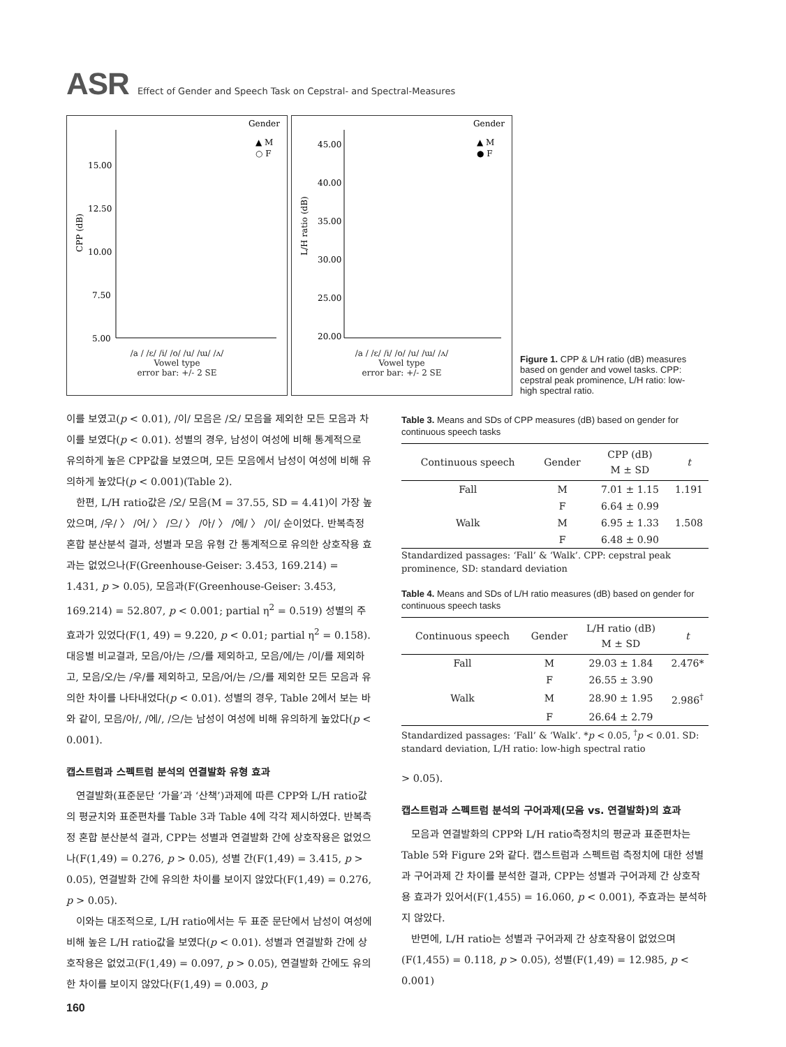ASR Effect of Gender and Speech Task on Cepstral- and Spectral-Measures
15.00
12.50
10.00
7.50
5.00
Gender
▲ M
○ F
CPP (dB)
/a / /ɛ/ /i/ /o/ /u/ /ɯ/ /ʌ/
Vowel type
error bar: +/- 2 SE
45.00
40.00
35.00
30.00
25.00
20.00
Gender
▲ M
● F
L/H ratio (dB)
/a / /ɛ/ /i/ /o/ /u/ /ɯ/ /ʌ/
Vowel type
error bar: +/- 2 SE
Figure 1. CPP & L/H ratio (dB) measures based on gender and vowel tasks. CPP: cepstral peak prominence, L/H ratio: low-high spectral ratio.
이를 보였고(p < 0.01), /이/ 모음은 /오/ 모음을 제외한 모든 모음과 차이를 보였다(p < 0.01). 성별의 경우, 남성이 여성에 비해 통계적으로 유의하게 높은 CPP값을 보였으며, 모든 모음에서 남성이 여성에 비해 유의하게 높았다(p < 0.001)(Table 2).
한편, L/H ratio값은 /오/ 모음(M = 37.55, SD = 4.41)이 가장 높았으며, /우/ 〉 /어/ 〉 /으/ 〉 /아/ 〉 /에/ 〉 /이/ 순이었다. 반복측정 혼합 분산분석 결과, 성별과 모음 유형 간 통계적으로 유의한 상호작용 효과는 없었으나(F(Greenhouse-Geiser: 3.453, 169.214) = 1.431, p > 0.05), 모음과(F(Greenhouse-Geiser: 3.453, 169.214) = 52.807, p < 0.001; partial η<sup>2</sup> = 0.519) 성별의 주효과가 있었다(F(1, 49) = 9.220, p < 0.01; partial η<sup>2</sup> = 0.158). 대응별 비교결과, 모음/아/는 /으/를 제외하고, 모음/에/는 /이/를 제외하고, 모음/오/는 /우/를 제외하고, 모음/어/는 /으/를 제외한 모든 모음과 유의한 차이를 나타내었다(p < 0.01). 성별의 경우, Table 2에서 보는 바와 같이, 모음/아/, /에/, /으/는 남성이 여성에 비해 유의하게 높았다(p < 0.001).
캡스트럼과 스펙트럼 분석의 연결발화 유형 효과
연결발화(표준문단 ‘가을’과 ‘산책’)과제에 따른 CPP와 L/H ratio값의 평균치와 표준편차를 Table 3과 Table 4에 각각 제시하였다. 반복측정 혼합 분산분석 결과, CPP는 성별과 연결발화 간에 상호작용은 없었으나(F(1,49) = 0.276, p > 0.05), 성별 간(F(1,49) = 3.415, p > 0.05), 연결발화 간에 유의한 차이를 보이지 않았다(F(1,49) = 0.276, p > 0.05).
이와는 대조적으로, L/H ratio에서는 두 표준 문단에서 남성이 여성에 비해 높은 L/H ratio값을 보였다(p < 0.01). 성별과 연결발화 간에 상호작용은 없었고(F(1,49) = 0.097, p > 0.05), 연결발화 간에도 유의한 차이를 보이지 않았다(F(1,49) = 0.003, p
Table 3. Means and SDs of CPP measures (dB) based on gender for continuous speech tasks
| Continuous speech | Gender | CPP (dB) M ± SD | t |
| --- | --- | --- | --- |
| Fall | M | 7.01 ± 1.15 | 1.191 |
| | F | 6.64 ± 0.99 | |
| Walk | M | 6.95 ± 1.33 | 1.508 |
| | F | 6.48 ± 0.90 | |
Standardized passages: ‘Fall’ & ‘Walk’. CPP: cepstral peak prominence, SD: standard deviation
Table 4. Means and SDs of L/H ratio measures (dB) based on gender for continuous speech tasks
| Continuous speech | Gender | L/H ratio (dB) M ± SD | t |
| --- | --- | --- | --- |
| Fall | M | 29.03 ± 1.84 | 2.476* |
| | F | 26.55 ± 3.90 | |
| Walk | M | 28.90 ± 1.95 | 2.986<sup>†</sup> |
| | F | 26.64 ± 2.79 | |
Standardized passages: ‘Fall’ & ‘Walk’. *p < 0.05, <sup>†</sup>p < 0.01. SD: standard deviation, L/H ratio: low-high spectral ratio
> 0.05).
캡스트럼과 스펙트럼 분석의 구어과제(모음 vs. 연결발화)의 효과
모음과 연결발화의 CPP와 L/H ratio측정치의 평균과 표준편차는 Table 5와 Figure 2와 같다. 캡스트럼과 스펙트럼 측정치에 대한 성별과 구어과제 간 차이를 분석한 결과, CPP는 성별과 구어과제 간 상호작용 효과가 있어서(F(1,455) = 16.060, p < 0.001), 주효과는 분석하지 않았다.
반면에, L/H ratio는 성별과 구어과제 간 상호작용이 없었으며(F(1,455) = 0.118, p > 0.05), 성별(F(1,49) = 12.985, p < 0.001)
160